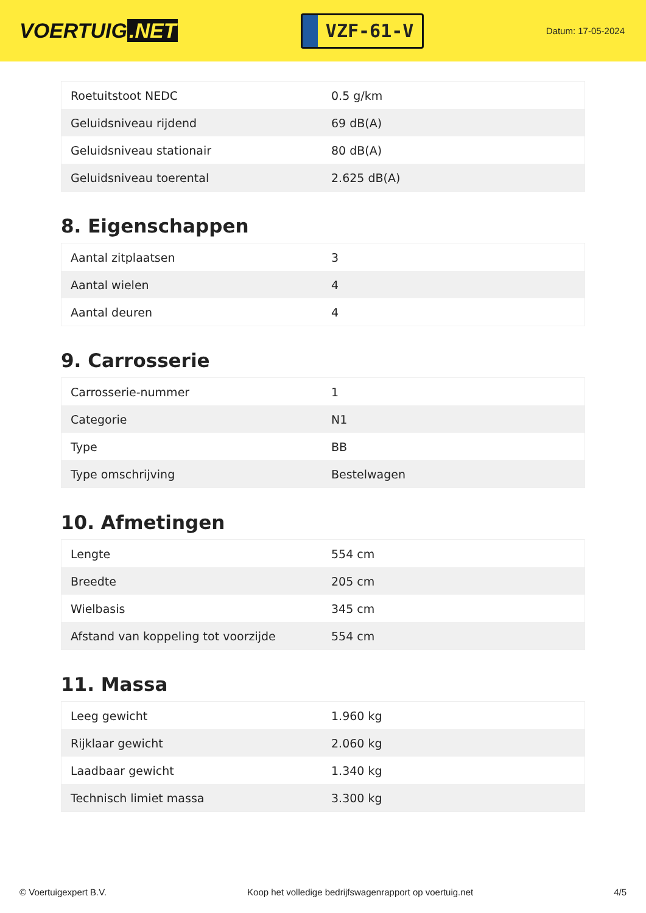VOERTUIG.NET
VZF-61-V
Datum: 17-05-2024
| Roetuitstoot NEDC | 0.5 g/km |
| Geluidsniveau rijdend | 69 dB(A) |
| Geluidsniveau stationair | 80 dB(A) |
| Geluidsniveau toerental | 2.625 dB(A) |
8. Eigenschappen
| Aantal zitplaatsen | 3 |
| Aantal wielen | 4 |
| Aantal deuren | 4 |
9. Carrosserie
| Carrosserie-nummer | 1 |
| Categorie | N1 |
| Type | BB |
| Type omschrijving | Bestelwagen |
10. Afmetingen
| Lengte | 554 cm |
| Breedte | 205 cm |
| Wielbasis | 345 cm |
| Afstand van koppeling tot voorzijde | 554 cm |
11. Massa
| Leeg gewicht | 1.960 kg |
| Rijklaar gewicht | 2.060 kg |
| Laadbaar gewicht | 1.340 kg |
| Technisch limiet massa | 3.300 kg |
© Voertuigexpert B.V. Koop het volledige bedrijfswagenrapport op voertuig.net 4/5